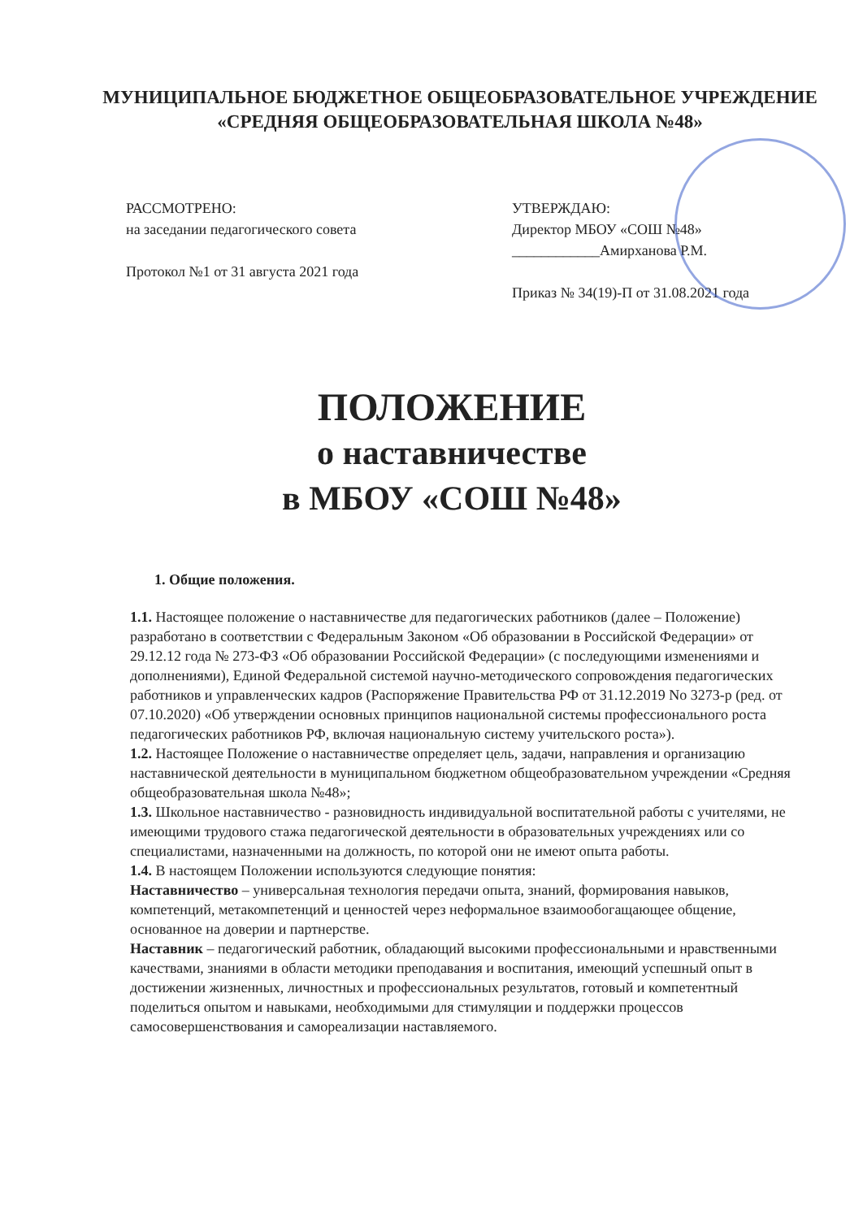МУНИЦИПАЛЬНОЕ БЮДЖЕТНОЕ ОБЩЕОБРАЗОВАТЕЛЬНОЕ УЧРЕЖДЕНИЕ
«СРЕДНЯЯ ОБЩЕОБРАЗОВАТЕЛЬНАЯ ШКОЛА №48»
РАССМОТРЕНО:
на заседании педагогического совета
Протокол №1 от 31 августа 2021 года
УТВЕРЖДАЮ:
Директор МБОУ «СОШ №48»
____________Амирханова Р.М.
Приказ № 34(19)-П от 31.08.2021 года
ПОЛОЖЕНИЕ
о наставничестве
в МБОУ «СОШ №48»
1. Общие положения.
1.1. Настоящее положение о наставничестве для педагогических работников (далее – Положение) разработано в соответствии с Федеральным Законом «Об образовании в Российской Федерации» от 29.12.12 года № 273-ФЗ «Об образовании Российской Федерации» (с последующими изменениями и дополнениями), Единой Федеральной системой научно-методического сопровождения педагогических работников и управленческих кадров (Распоряжение Правительства РФ от 31.12.2019 No 3273-р (ред. от 07.10.2020) «Об утверждении основных принципов национальной системы профессионального роста педагогических работников РФ, включая национальную систему учительского роста»).
1.2. Настоящее Положение о наставничестве определяет цель, задачи, направления и организацию наставнической деятельности в муниципальном бюджетном общеобразовательном учреждении «Средняя общеобразовательная школа №48»;
1.3. Школьное наставничество - разновидность индивидуальной воспитательной работы с учителями, не имеющими трудового стажа педагогической деятельности в образовательных учреждениях или со специалистами, назначенными на должность, по которой они не имеют опыта работы.
1.4. В настоящем Положении используются следующие понятия:
Наставничество – универсальная технология передачи опыта, знаний, формирования навыков, компетенций, метакомпетенций и ценностей через неформальное взаимообогащающее общение, основанное на доверии и партнерстве.
Наставник – педагогический работник, обладающий высокими профессиональными и нравственными качествами, знаниями в области методики преподавания и воспитания, имеющий успешный опыт в достижении жизненных, личностных и профессиональных результатов, готовый и компетентный поделиться опытом и навыками, необходимыми для стимуляции и поддержки процессов самосовершенствования и самореализации наставляемого.